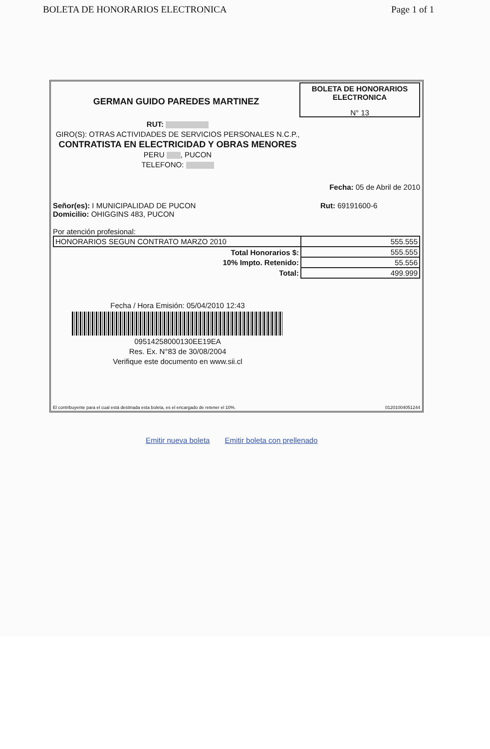BOLETA DE HONORARIOS ELECTRONICA Page 1 of 1
GERMAN GUIDO PAREDES MARTINEZ
BOLETA DE HONORARIOS
ELECTRONICA
N° 13
RUT:
GIRO(S): OTRAS ACTIVIDADES DE SERVICIOS PERSONALES N.C.P.,
CONTRATISTA EN ELECTRICIDAD Y OBRAS MENORES
PERU , PUCON
TELEFONO:
Fecha: 05 de Abril de 2010
Señor(es): I MUNICIPALIDAD DE PUCON
Domicilio: OHIGGINS 483, PUCON
Rut: 69191600-6
Por atención profesional:
| HONORARIOS SEGUN CONTRATO MARZO 2010 | 555.555 |
| Total Honorarios $: | 555.555 |
| 10% Impto. Retenido: | 55.556 |
| Total: | 499.999 |
Fecha / Hora Emisión: 05/04/2010 12:43
09514258000130EE19EA
Res. Ex. N°83 de 30/08/2004
Verifique este documento en www.sii.cl
El contribuyente para el cual está destinada esta boleta, es el encargado de retener el 10%. 01201004051244
Emitir nueva boleta Emitir boleta con prellenado